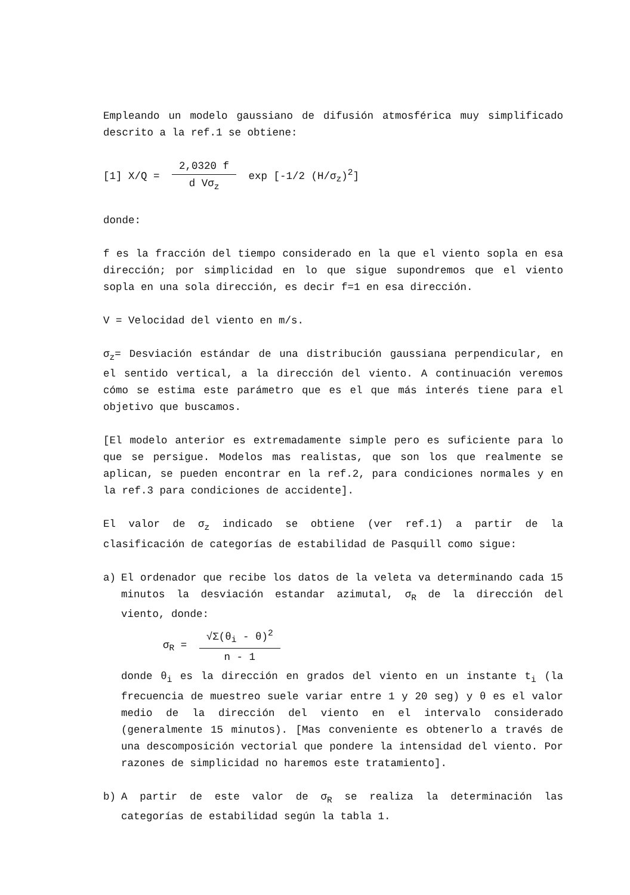Empleando un modelo gaussiano de difusión atmosférica muy simplificado descrito a la ref.1 se obtiene:
[1] X/Q = 2,0320 f d Vσ<sub>z</sub> exp [-1/2 (H/σ<sub>z</sub>)<sup>2</sup>]
donde:
f es la fracción del tiempo considerado en la que el viento sopla en esa dirección; por simplicidad en lo que sigue supondremos que el viento sopla en una sola dirección, es decir f=1 en esa dirección.
V = Velocidad del viento en m/s.
σ<sub>z</sub>= Desviación estándar de una distribución gaussiana perpendicular, en el sentido vertical, a la dirección del viento. A continuación veremos cómo se estima este parámetro que es el que más interés tiene para el objetivo que buscamos.
[El modelo anterior es extremadamente simple pero es suficiente para lo que se persigue. Modelos mas realistas, que son los que realmente se aplican, se pueden encontrar en la ref.2, para condiciones normales y en la ref.3 para condiciones de accidente].
El valor de σ<sub>z</sub> indicado se obtiene (ver ref.1) a partir de la clasificación de categorías de estabilidad de Pasquill como sigue:
a) El ordenador que recibe los datos de la veleta va determinando cada 15 minutos la desviación estandar azimutal, σ<sub>R</sub> de la dirección del viento, donde:
σ<sub>R</sub> = √Σ(θ<sub>i</sub> - θ)<sup>2</sup> n - 1
donde θ<sub>i</sub> es la dirección en grados del viento en un instante t<sub>i</sub> (la frecuencia de muestreo suele variar entre 1 y 20 seg) y θ es el valor medio de la dirección del viento en el intervalo considerado (generalmente 15 minutos). [Mas conveniente es obtenerlo a través de una descomposición vectorial que pondere la intensidad del viento. Por razones de simplicidad no haremos este tratamiento].
b) A partir de este valor de σ<sub>R</sub> se realiza la determinación las categorías de estabilidad según la tabla 1.